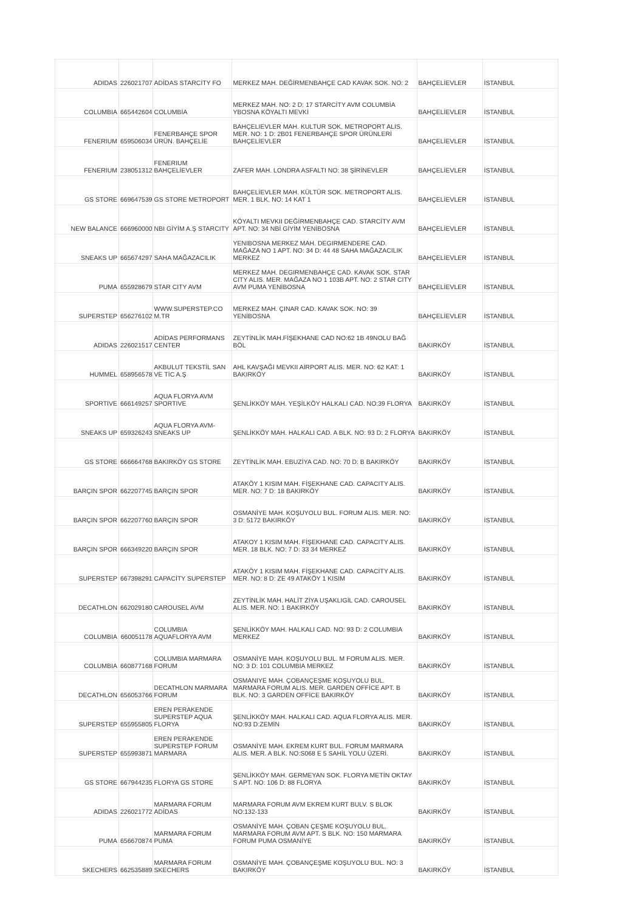| ADIDAS | 226021707 | ADİDAS STARCİTY FO | MERKEZ MAH. DEĞİRMENBAHÇE CAD KAVAK SOK. NO: 2 | BAHÇELİEVLER | İSTANBUL |
| COLUMBIA | 665442604 | COLUMBİA | MERKEZ MAH. NO: 2 D: 17 STARCİTY AVM COLUMBİA YBOSNA KÖYALTI MEVKİ | BAHÇELİEVLER | İSTANBUL |
| FENERIUM | 659506034 | FENERBAHÇE SPOR ÜRÜN. BAHÇELİE | BAHÇELIEVLER MAH. KULTUR SOK. METROPORT ALIS. MER. NO: 1 D: 2B01 FENERBAHÇE SPOR ÜRÜNLERİ BAHÇELİEVLER | BAHÇELİEVLER | İSTANBUL |
| FENERIUM | 238051312 | FENERIUM BAHÇELİEVLER | ZAFER MAH. LONDRA ASFALTI NO: 38 ŞİRİNEVLER | BAHÇELİEVLER | İSTANBUL |
| GS STORE | 669647539 | GS STORE METROPORT | BAHÇELİEVLER MAH. KÜLTÜR SOK. METROPORT ALIS. MER. 1 BLK. NO: 14 KAT 1 | BAHÇELİEVLER | İSTANBUL |
| NEW BALANCE | 666960000 | NBI GİYİM A.Ş STARCITY | KÖYALTI MEVKII DEĞİRMENBAHÇE CAD. STARCİTY AVM APT. NO: 34 NBİ GİYİM YENİBOSNA | BAHÇELİEVLER | İSTANBUL |
| SNEAKS UP | 665674297 | SAHA MAĞAZACILIK | YENIBOSNA MERKEZ MAH. DEGIRMENDERE CAD. MAĞAZA NO 1 APT. NO: 34 D: 44 48 SAHA MAĞAZACILIK MERKEZ | BAHÇELİEVLER | İSTANBUL |
| PUMA | 655928679 | STAR CITY AVM | MERKEZ MAH. DEGIRMENBAHÇE CAD. KAVAK SOK. STAR CITY ALIS. MER. MAĞAZA NO 1 103B APT. NO: 2 STAR CITY AVM PUMA YENİBOSNA | BAHÇELİEVLER | İSTANBUL |
| SUPERSTEP | 656276102 | WWW.SUPERSTEP.CO M.TR | MERKEZ MAH. ÇINAR CAD. KAVAK SOK. NO: 39 YENİBOSNA | BAHÇELİEVLER | İSTANBUL |
| ADIDAS | 226021517 | ADİDAS PERFORMANS CENTER | ZEYTİNLİK MAH.FİŞEKHANE CAD NO:62 1B 49NOLU BAĞ BÖL | BAKIRKÖY | İSTANBUL |
| HUMMEL | 658956578 | AKBULUT TEKSTİL SAN VE TİC A.Ş | AHL KAVŞAĞI MEVKII AİRPORT ALIS. MER. NO: 62 KAT: 1 BAKIRKÖY | BAKIRKÖY | İSTANBUL |
| SPORTIVE | 666149257 | AQUA FLORYA AVM SPORTIVE | ŞENLİKKÖY MAH. YEŞİLKÖY HALKALI CAD. NO:39 FLORYA | BAKIRKÖY | İSTANBUL |
| SNEAKS UP | 659326243 | AQUA FLORYA AVM-SNEAKS UP | ŞENLİKKÖY MAH. HALKALI CAD. A BLK. NO: 93 D: 2 FLORYA | BAKIRKÖY | İSTANBUL |
| GS STORE | 666664768 | BAKIRKÖY GS STORE | ZEYTİNLİK MAH. EBUZİYA CAD. NO: 70 D: B BAKIRKÖY | BAKIRKÖY | İSTANBUL |
| BARÇIN SPOR | 662207745 | BARÇIN SPOR | ATAKÖY 1 KISIM MAH. FİŞEKHANE CAD. CAPACITY ALIS. MER. NO: 7 D: 18 BAKIRKÖY | BAKIRKÖY | İSTANBUL |
| BARÇIN SPOR | 662207760 | BARÇIN SPOR | OSMANİYE MAH. KOŞUYOLU BUL. FORUM ALIS. MER. NO: 3 D: 5172 BAKIRKÖY | BAKIRKÖY | İSTANBUL |
| BARÇIN SPOR | 666349220 | BARÇIN SPOR | ATAKOY 1 KISIM MAH. FİŞEKHANE CAD. CAPACITY ALIS. MER. 18 BLK. NO: 7 D: 33 34 MERKEZ | BAKIRKÖY | İSTANBUL |
| SUPERSTEP | 667398291 | CAPACİTY SUPERSTEP | ATAKÖY 1 KISIM MAH. FİŞEKHANE CAD. CAPACİTY ALIS. MER. NO: 8 D: ZE 49 ATAKÖY 1 KISIM | BAKIRKÖY | İSTANBUL |
| DECATHLON | 662029180 | CAROUSEL AVM | ZEYTİNLİK MAH. HALİT ZİYA UŞAKLIGİL CAD. CAROUSEL ALIS. MER. NO: 1 BAKIRKÖY | BAKIRKÖY | İSTANBUL |
| COLUMBIA | 660051178 | COLUMBIA AQUAFLORYA AVM | ŞENLİKKÖY MAH. HALKALI CAD. NO: 93 D: 2 COLUMBIA MERKEZ | BAKIRKÖY | İSTANBUL |
| COLUMBIA | 660877168 | COLUMBIA MARMARA FORUM | OSMANİYE MAH. KOŞUYOLU BUL. M FORUM ALIS. MER. NO: 3 D: 101 COLUMBIA MERKEZ | BAKIRKÖY | İSTANBUL |
| DECATHLON | 656053766 | DECATHLON MARMARA FORUM | OSMANIYE MAH. ÇOBANÇEŞME KOŞUYOLU BUL. MARMARA FORUM ALIS. MER. GARDEN OFFİCE APT. B BLK. NO: 3 GARDEN OFFİCE BAKIRKÖY | BAKIRKÖY | İSTANBUL |
| SUPERSTEP | 655955805 | EREN PERAKENDE SUPERSTEP AQUA FLORYA | ŞENLİKKÖY MAH. HALKALI CAD. AQUA FLORYA ALIS. MER. NO:93 D:ZEMİN | BAKIRKÖY | İSTANBUL |
| SUPERSTEP | 655993871 | EREN PERAKENDE SUPERSTEP FORUM MARMARA | OSMANİYE MAH. EKREM KURT BUL. FORUM MARMARA ALIS. MER. A BLK. NO:S068 E 5 SAHİL YOLU ÜZERİ. | BAKIRKÖY | İSTANBUL |
| GS STORE | 667944235 | FLORYA GS STORE | ŞENLİKKÖY MAH. GERMEYAN SOK. FLORYA METİN OKTAY S APT. NO: 106 D: 88 FLORYA | BAKIRKÖY | İSTANBUL |
| ADIDAS | 226021772 | MARMARA FORUM ADİDAS | MARMARA FORUM AVM EKREM KURT BULV. S BLOK NO:132-133 | BAKIRKÖY | İSTANBUL |
| PUMA | 656670874 | MARMARA FORUM PUMA | OSMANİYE MAH. ÇOBAN ÇEŞME KOŞUYOLU BUL. MARMARA FORUM AVM APT. S BLK. NO: 150 MARMARA FORUM PUMA OSMANİYE | BAKIRKÖY | İSTANBUL |
| SKECHERS | 662535889 | MARMARA FORUM SKECHERS | OSMANİYE MAH. ÇOBANÇEŞME KOŞUYOLU BUL. NO: 3 BAKIRKÖY | BAKIRKÖY | İSTANBUL |